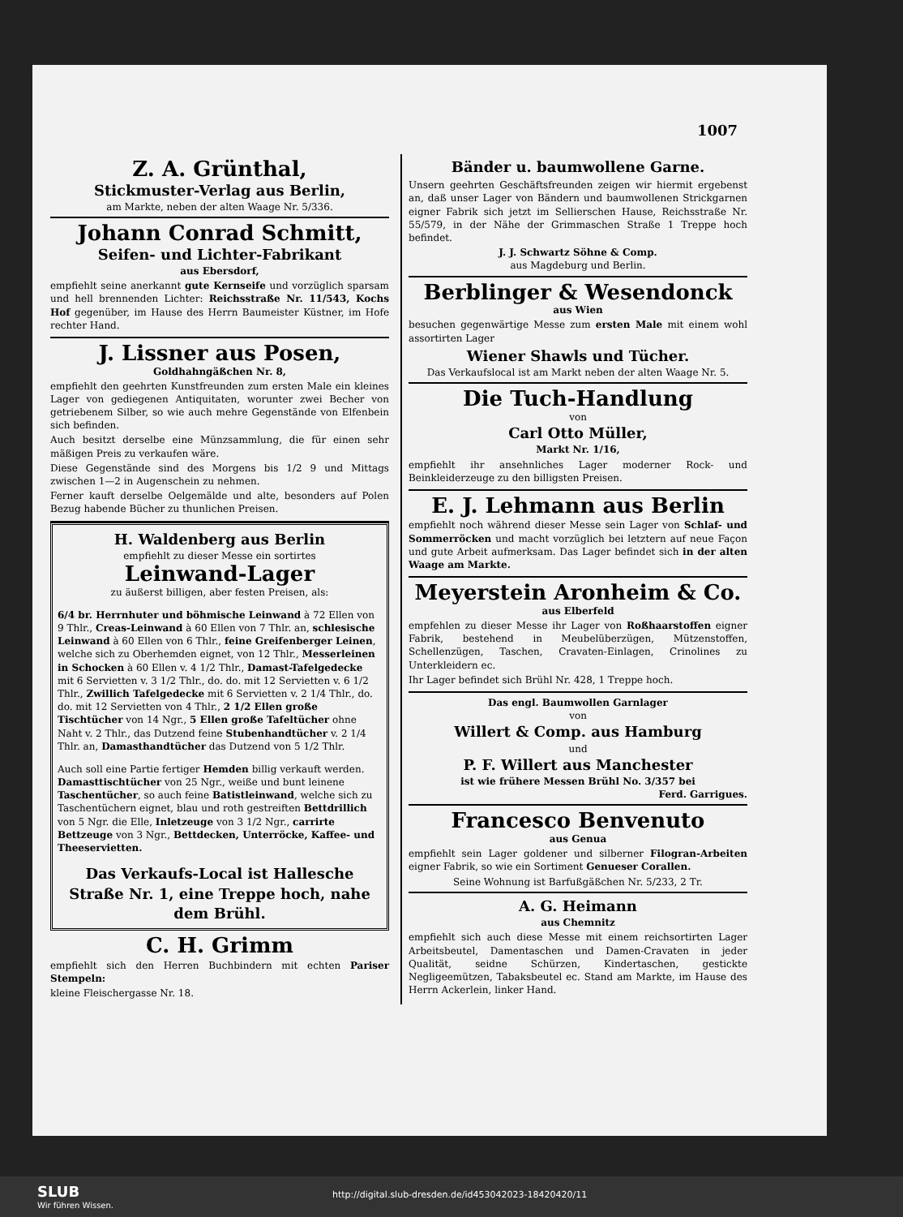1007
Z. A. Grünthal,
Stickmuster-Verlag aus Berlin,
am Markte, neben der alten Waage Nr. 5/336.
Johann Conrad Schmitt,
Seifen- und Lichter-Fabrikant
aus Ebersdorf,
empfiehlt seine anerkannt gute Kernseife und vorzüglich sparsam und hell brennenden Lichter: Reichsstraße Nr. 11/543, Kochs Hof gegenüber, im Hause des Herrn Baumeister Küstner, im Hofe rechter Hand.
J. Lissner aus Posen,
Goldhahngäßchen Nr. 8,
empfiehlt den geehrten Kunstfreunden zum ersten Male ein kleines Lager von gediegenen Antiquitaten, worunter zwei Becher von getriebenem Silber, so wie auch mehre Gegenstände von Elfenbein sich befinden.
Auch besitzt derselbe eine Münzsammlung, die für einen sehr mäßigen Preis zu verkaufen wäre.
Diese Gegenstände sind des Morgens bis 1/2 9 und Mittags zwischen 1—2 in Augenschein zu nehmen.
Ferner kauft derselbe Oelgemälde und alte, besonders auf Polen Bezug habende Bücher zu thunlichen Preisen.
H. Waldenberg aus Berlin
empfiehlt zu dieser Messe ein sortirtes
Leinwand-Lager
zu äußerst billigen, aber festen Preisen, als:
6/4 br. Herrnhuter und böhmische Leinwand à 72 Ellen von 9 Thlr., Creas-Leinwand à 60 Ellen von 7 Thlr. an, schlesische Leinwand à 60 Ellen von 6 Thlr., feine Greifenberger Leinen, welche sich zu Oberhemden eignet, von 12 Thlr., Messerleinen in Schocken à 60 Ellen v. 4 1/2 Thlr., Damast-Tafelgedecke mit 6 Servietten v. 3 1/2 Thlr., do. do. mit 12 Servietten v. 6 1/2 Thlr., Zwillich Tafelgedecke mit 6 Servietten v. 2 1/4 Thlr., do. do. mit 12 Servietten von 4 Thlr., 2 1/2 Ellen große Tischtücher von 14 Ngr., 5 Ellen große Tafeltücher ohne Naht v. 2 Thlr., das Dutzend feine Stubenhandtücher v. 2 1/4 Thlr. an, Damasthandtücher das Dutzend von 5 1/2 Thlr.
Auch soll eine Partie fertiger Hemden billig verkauft werden. Damasttischtücher von 25 Ngr., weiße und bunt leinene Taschentücher, so auch feine Batistleinwand, welche sich zu Taschentüchern eignet, blau und roth gestreiften Bettdrillich von 5 Ngr. die Elle, Inletzeuge von 3 1/2 Ngr., carrirte Bettzeuge von 3 Ngr., Bettdecken, Unterröcke, Kaffee- und Theeservietten.
Das Verkaufs-Local ist Hallesche Straße Nr. 1, eine Treppe hoch, nahe dem Brühl.
C. H. Grimm
empfiehlt sich den Herren Buchbindern mit echten Pariser Stempeln:
kleine Fleischergasse Nr. 18.
Bänder u. baumwollene Garne.
Unsern geehrten Geschäftsfreunden zeigen wir hiermit ergebenst an, daß unser Lager von Bändern und baumwollenen Strickgarnen eigner Fabrik sich jetzt im Sellierschen Hause, Reichsstraße Nr. 55/579, in der Nähe der Grimmaschen Straße 1 Treppe hoch befindet.
J. J. Schwartz Söhne & Comp.
aus Magdeburg und Berlin.
Berblinger & Wesendonck
aus Wien
besuchen gegenwärtige Messe zum ersten Male mit einem wohl assortirten Lager
Wiener Shawls und Tücher.
Das Verkaufslocal ist am Markt neben der alten Waage Nr. 5.
Die Tuch-Handlung
von
Carl Otto Müller,
Markt Nr. 1/16,
empfiehlt ihr ansehnliches Lager moderner Rock- und Beinkleiderzeuge zu den billigsten Preisen.
E. J. Lehmann aus Berlin
empfiehlt noch während dieser Messe sein Lager von Schlaf- und Sommerröcken und macht vorzüglich bei letztern auf neue Façon und gute Arbeit aufmerksam. Das Lager befindet sich in der alten Waage am Markte.
Meyerstein Aronheim & Co.
aus Elberfeld
empfehlen zu dieser Messe ihr Lager von Roßhaarstoffen eigner Fabrik, bestehend in Meubelüberzügen, Mützenstoffen, Schellenzügen, Taschen, Cravaten-Einlagen, Crinolines zu Unterkleidern ec.
Ihr Lager befindet sich Brühl Nr. 428, 1 Treppe hoch.
Das engl. Baumwollen Garnlager
von
Willert & Comp. aus Hamburg
und
P. F. Willert aus Manchester
ist wie frühere Messen Brühl No. 3/357 bei
Ferd. Garrigues.
Francesco Benvenuto
aus Genua
empfiehlt sein Lager goldener und silberner Filogran-Arbeiten eigner Fabrik, so wie ein Sortiment Genueser Corallen.
Seine Wohnung ist Barfußgäßchen Nr. 5/233, 2 Tr.
A. G. Heimann
aus Chemnitz
empfiehlt sich auch diese Messe mit einem reichsortirten Lager Arbeitsbeutel, Damentaschen und Damen-Cravaten in jeder Qualität, seidne Schürzen, Kindertaschen, gestickte Negligeemützen, Tabaksbeutel ec. Stand am Markte, im Hause des Herrn Ackerlein, linker Hand.
SLUB
Wir führen Wissen.
http://digital.slub-dresden.de/id453042023-18420420/11